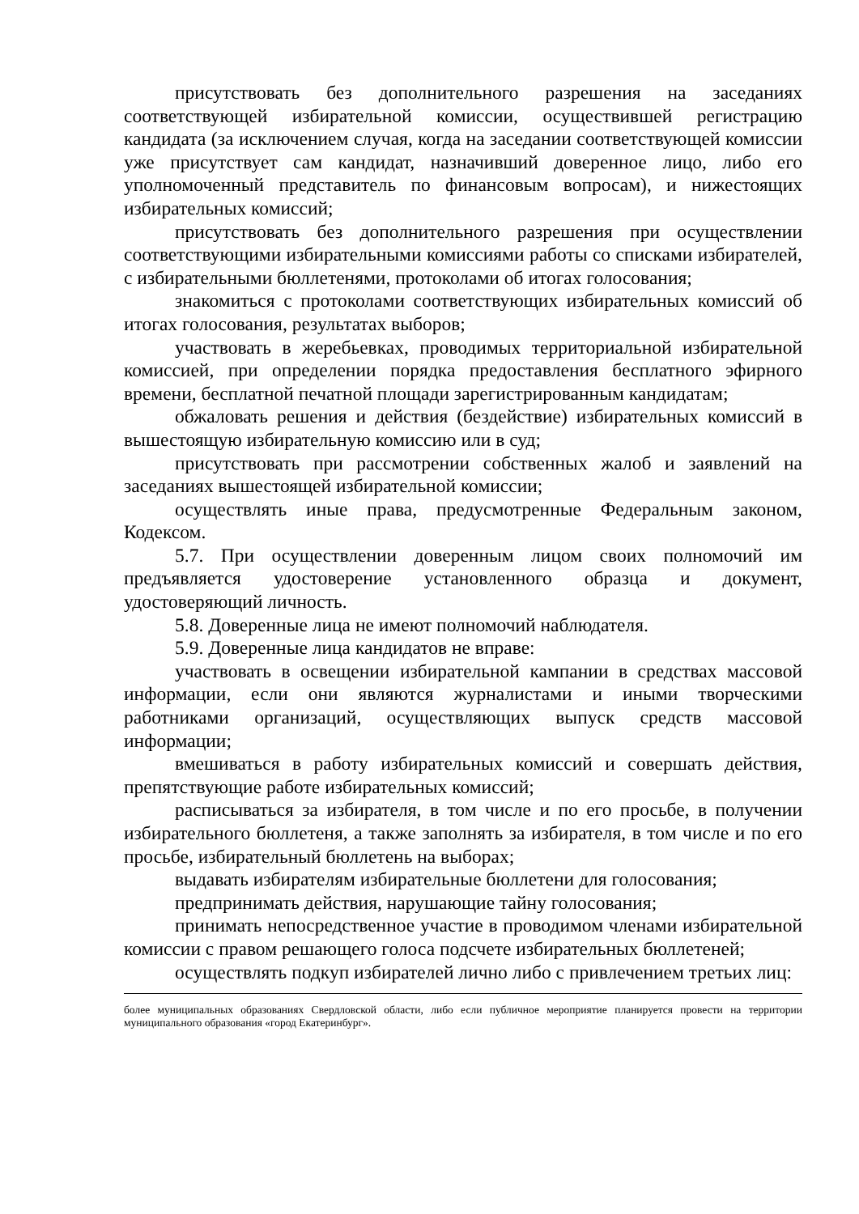присутствовать без дополнительного разрешения на заседаниях соответствующей избирательной комиссии, осуществившей регистрацию кандидата (за исключением случая, когда на заседании соответствующей комиссии уже присутствует сам кандидат, назначивший доверенное лицо, либо его уполномоченный представитель по финансовым вопросам), и нижестоящих избирательных комиссий;
присутствовать без дополнительного разрешения при осуществлении соответствующими избирательными комиссиями работы со списками избирателей, с избирательными бюллетенями, протоколами об итогах голосования;
знакомиться с протоколами соответствующих избирательных комиссий об итогах голосования, результатах выборов;
участвовать в жеребьевках, проводимых территориальной избирательной комиссией, при определении порядка предоставления бесплатного эфирного времени, бесплатной печатной площади зарегистрированным кандидатам;
обжаловать решения и действия (бездействие) избирательных комиссий в вышестоящую избирательную комиссию или в суд;
присутствовать при рассмотрении собственных жалоб и заявлений на заседаниях вышестоящей избирательной комиссии;
осуществлять иные права, предусмотренные Федеральным законом, Кодексом.
5.7. При осуществлении доверенным лицом своих полномочий им предъявляется удостоверение установленного образца и документ, удостоверяющий личность.
5.8. Доверенные лица не имеют полномочий наблюдателя.
5.9. Доверенные лица кандидатов не вправе:
участвовать в освещении избирательной кампании в средствах массовой информации, если они являются журналистами и иными творческими работниками организаций, осуществляющих выпуск средств массовой информации;
вмешиваться в работу избирательных комиссий и совершать действия, препятствующие работе избирательных комиссий;
расписываться за избирателя, в том числе и по его просьбе, в получении избирательного бюллетеня, а также заполнять за избирателя, в том числе и по его просьбе, избирательный бюллетень на выборах;
выдавать избирателям избирательные бюллетени для голосования;
предпринимать действия, нарушающие тайну голосования;
принимать непосредственное участие в проводимом членами избирательной комиссии с правом решающего голоса подсчете избирательных бюллетеней;
осуществлять подкуп избирателей лично либо с привлечением третьих лиц:
более муниципальных образованиях Свердловской области, либо если публичное мероприятие планируется провести на территории муниципального образования «город Екатеринбург».